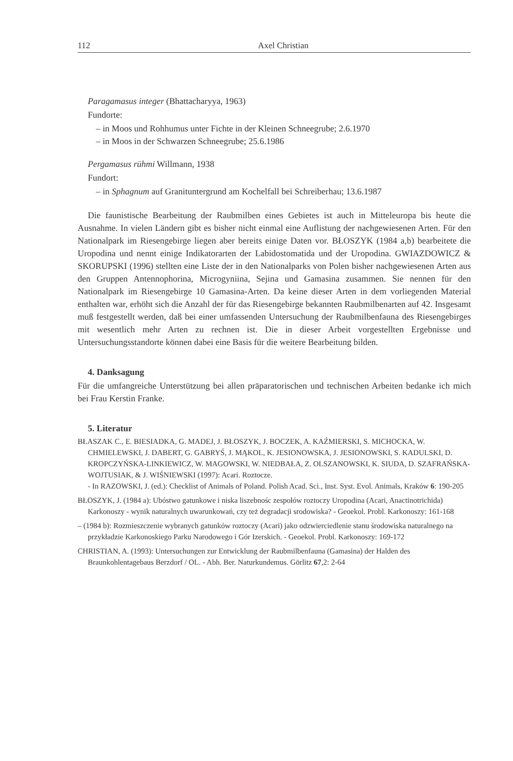112 Axel Christian
Paragamasus integer (Bhattacharyya, 1963)
Fundorte:
– in Moos und Rohhumus unter Fichte in der Kleinen Schneegrube; 2.6.1970
– in Moos in der Schwarzen Schneegrube; 25.6.1986
Pergamasus rühmi Willmann, 1938
Fundort:
– in Sphagnum auf Granituntergrund am Kochelfall bei Schreiberhau; 13.6.1987
Die faunistische Bearbeitung der Raubmilben eines Gebietes ist auch in Mitteleuropa bis heute die Ausnahme. In vielen Ländern gibt es bisher nicht einmal eine Auflistung der nachgewiesenen Arten. Für den Nationalpark im Riesengebirge liegen aber bereits einige Daten vor. BŁOSZYK (1984 a,b) bearbeitete die Uropodina und nennt einige Indikatorarten der Labidostomatida und der Uropodina. GWIAZDOWICZ & SKORUPSKI (1996) stellten eine Liste der in den Nationalparks von Polen bisher nachgewiesenen Arten aus den Gruppen Antennophorina, Microgyniina, Sejina und Gamasina zusammen. Sie nennen für den Nationalpark im Riesengebirge 10 Gamasina-Arten. Da keine dieser Arten in dem vorliegenden Material enthalten war, erhöht sich die Anzahl der für das Riesengebirge bekannten Raubmilbenarten auf 42. Insgesamt muß festgestellt werden, daß bei einer umfassenden Untersuchung der Raubmilbenfauna des Riesengebirges mit wesentlich mehr Arten zu rechnen ist. Die in dieser Arbeit vorgestellten Ergebnisse und Untersuchungsstandorte können dabei eine Basis für die weitere Bearbeitung bilden.
4. Danksagung
Für die umfangreiche Unterstützung bei allen präparatorischen und technischen Arbeiten bedanke ich mich bei Frau Kerstin Franke.
5. Literatur
BŁASZAK C., E. BIESIADKA, G. MADEJ, J. BŁOSZYK, J. BOCZEK, A. KAŹMIERSKI, S. MICHOCKA, W. CHMIELEWSKI, J. DABERT, G. GABRYŚ, J. MĄKOL, K. JESIONOWSKA, J. JESIONOWSKI, S. KADULSKI, D. KROPCZYŃSKA-LINKIEWICZ, W. MAGOWSKI, W. NIEDBAŁA, Z. OLSZANOWSKI, K. SIUDA, D. SZAFRAŃSKA-WOJTUSIAK, & J. WIŚNIEWSKI (1997): Acari. Roztocze.
- In RAZOWSKI, J. (ed.): Checklist of Animals of Poland. Polish Acad. Sci., Inst. Syst. Evol. Animals, Kraków 6: 190-205
BŁOSZYK, J. (1984 a): Ubóstwo gatunkowe i niska liszebnośc zespołów roztoczy Uropodina (Acari, Anactinotrichida) Karkonoszy - wynik naturalnych uwarunkowań, czy też degradacji srodowiska? - Geoekol. Probl. Karkonoszy: 161-168
– (1984 b): Rozmieszczenie wybranych gatunków roztoczy (Acari) jako odzwierciedlenie stanu środowiska naturalnego na przykładzie Karkonoskiego Parku Narodowego i Gór Izerskich. - Geoekol. Probl. Karkonoszy: 169-172
CHRISTIAN, A. (1993): Untersuchungen zur Entwicklung der Raubmilbenfauna (Gamasina) der Halden des Braunkohlentagebaus Berzdorf / OL. - Abh. Ber. Naturkundemus. Görlitz 67,2: 2-64